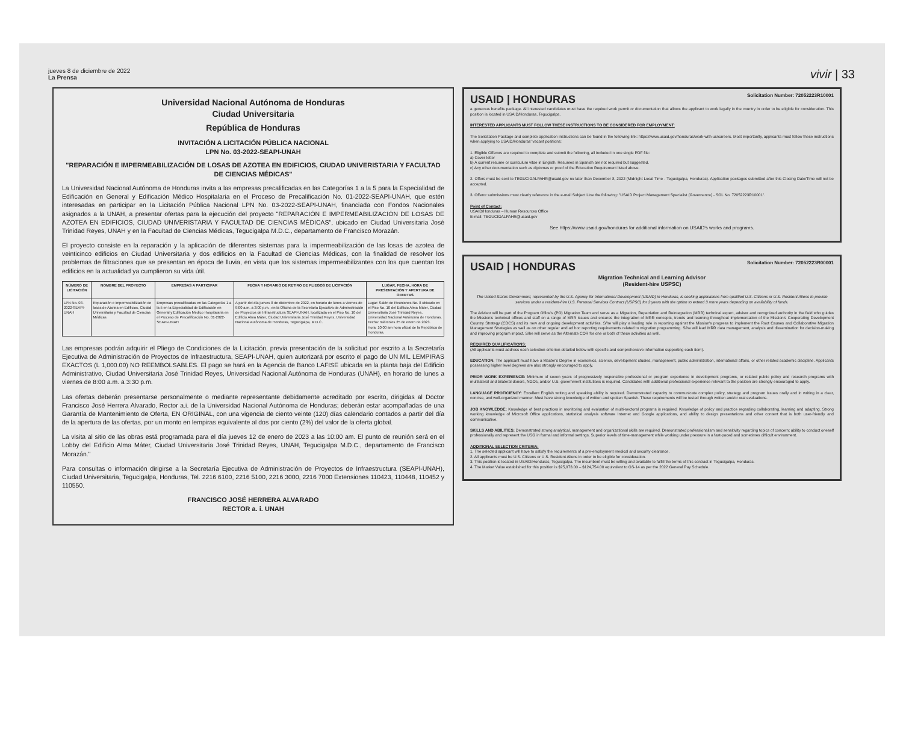jueves 8 de diciembre de 2022
La Prensa
vivir | 33
Universidad Nacional Autónoma de Honduras
Ciudad Universitaria
República de Honduras
INVITACIÓN A LICITACIÓN PÚBLICA NACIONAL
LPN No. 03-2022-SEAPI-UNAH
"REPARACIÓN E IMPERMEABILIZACIÓN DE LOSAS DE AZOTEA EN EDIFICIOS, CIUDAD UNIVERISTARIA Y FACULTAD DE CIENCIAS MÉDICAS"
La Universidad Nacional Autónoma de Honduras invita a las empresas precalificadas en las Categorías 1 a la 5 para la Especialidad de Edificación en General y Edificación Médico Hospitalaria en el Proceso de Precalificación No. 01-2022-SEAPI-UNAH, que estén interesadas en participar en la Licitación Pública Nacional LPN No. 03-2022-SEAPI-UNAH, financiada con Fondos Nacionales asignados a la UNAH, a presentar ofertas para la ejecución del proyecto "REPARACIÓN E IMPERMEABILIZACIÓN DE LOSAS DE AZOTEA EN EDIFICIOS, CIUDAD UNIVERISTARIA Y FACULTAD DE CIENCIAS MÉDICAS", ubicado en Ciudad Universitaria José Trinidad Reyes, UNAH y en la Facultad de Ciencias Médicas, Tegucigalpa M.D.C., departamento de Francisco Morazán.
El proyecto consiste en la reparación y la aplicación de diferentes sistemas para la impermeabilización de las losas de azotea de veinticinco edificios en Ciudad Universitaria y dos edificios en la Facultad de Ciencias Médicas, con la finalidad de resolver los problemas de filtraciones que se presentan en época de lluvia, en vista que los sistemas impermeabilizantes con los que cuentan los edificios en la actualidad ya cumplieron su vida útil.
| NÚMERO DE LICITACIÓN | NOMBRE DEL PROYECTO | EMPRESAS A PARTICIPAR | FECHA Y HORARIO DE RETIRO DE PLIEGOS DE LICITACIÓN | LUGAR, FECHA, HORA DE PRESENTACIÓN Y APERTURA DE OFERTAS |
| --- | --- | --- | --- | --- |
| LPN No. 03-2022-SEAPI-UNAH | Reparación e impermeabilización de losas de Azotea en Edificios, Ciudad Universitaria y Facultad de Ciencias Médicas | Empresas precalificadas en las Categorías 1 a la 5 en la Especialidad de Edificación en General y Edificación Médico Hospitalaria en el Proceso de Precalificación No. 01-2022-SEAPI-UNAH | A partir del día jueves 8 de diciembre de 2022, en horario de lunes a viernes de 9:00 a.m. a 3:00 p.m., en la Oficina de la Secretaría Ejecutiva de Administración de Proyectos de Infraestructura SEAPI-UNAH, localizada en el Piso No. 10 del Edificio Alma Máter, Ciudad Universitaria José Trinidad Reyes, Universidad Nacional Autónoma de Honduras, Tegucigalpa, M.D.C. | Lugar: Salón de Reuniones No. 8 ubicado en el Piso No. 10 del Edificio Alma Máter, Ciudad Universitaria José Trinidad Reyes, Universidad Nacional Autónoma de Honduras. Fecha: miércoles 25 de enero de 2023. Hora: 10:00 am hora oficial de la República de Honduras. |
Las empresas podrán adquirir el Pliego de Condiciones de la Licitación, previa presentación de la solicitud por escrito a la Secretaría Ejecutiva de Administración de Proyectos de Infraestructura, SEAPI-UNAH, quien autorizará por escrito el pago de UN MIL LEMPIRAS EXACTOS (L 1,000.00) NO REEMBOLSABLES. El pago se hará en la Agencia de Banco LAFISE ubicada en la planta baja del Edificio Administrativo, Ciudad Universitaria José Trinidad Reyes, Universidad Nacional Autónoma de Honduras (UNAH), en horario de lunes a viernes de 8:00 a.m. a 3:30 p.m.
Las ofertas deberán presentarse personalmente o mediante representante debidamente acreditado por escrito, dirigidas al Doctor Francisco José Herrera Alvarado, Rector a.i. de la Universidad Nacional Autónoma de Honduras; deberán estar acompañadas de una Garantía de Mantenimiento de Oferta, EN ORIGINAL, con una vigencia de ciento veinte (120) días calendario contados a partir del día de la apertura de las ofertas, por un monto en lempiras equivalente al dos por ciento (2%) del valor de la oferta global.
La visita al sitio de las obras está programada para el día jueves 12 de enero de 2023 a las 10:00 am. El punto de reunión será en el Lobby del Edificio Alma Máter, Ciudad Universitaria José Trinidad Reyes, UNAH, Tegucigalpa M.D.C., departamento de Francisco Morazán."
Para consultas o información dirigirse a la Secretaría Ejecutiva de Administración de Proyectos de Infraestructura (SEAPI-UNAH), Ciudad Universitaria, Tegucigalpa, Honduras, Tel. 2216 6100, 2216 5100, 2216 3000, 2216 7000 Extensiones 110423, 110448, 110452 y 110550.
FRANCISCO JOSÉ HERRERA ALVARADO
RECTOR a. i. UNAH
Solicitation Number: 72052223R10001 USAID | HONDURAS
a generous benefits package. All interested candidates must have the required work permit or documentation that allows the applicant to work legally in the country in order to be eligible for consideration. This position is located in USAID/Honduras, Tegucigalpa.
INTERESTED APPLICANTS MUST FOLLOW THESE INSTRUCTIONS TO BE CONSIDERED FOR EMPLOYMENT:
The Solicitation Package and complete application instructions can be found in the following link: https://www.usaid.gov/honduras/work-with-us/careers. Most importantly, applicants must follow these instructions when applying to USAID/Honduras' vacant positions:
1. Eligible Offerors are required to complete and submit the following, all included in one single PDF file:
a) Cover letter
b) A current resume or curriculum vitae in English. Resumes in Spanish are not required but suggested.
c) Any other documentation such as diplomas or proof of the Education Requirement listed above.
2. Offers must be sent to TEGUCIGALPAHR@usaid.gov no later than December 8, 2022 (Midnight Local Time - Tegucigalpa, Honduras). Application packages submitted after this Closing Date/Time will not be accepted.
3. Offeror submissions must clearly reference in the e-mail Subject Line the following: "USAID Project Management Specialist (Governance) - SOL No. 72052223R10001".
Point of Contact:
USAID/Honduras – Human Resources Office
E-mail: TEGUCIGALPAHR@usaid.gov
See https://www.usaid.gov/honduras for additional information on USAID's works and programs.
Solicitation Number: 72052223R00001 USAID | HONDURAS
Migration Technical and Learning Advisor
(Resident-hire USPSC)
The United States Government, represented by the U.S. Agency for International Development (USAID) in Honduras, is seeking applications from qualified U.S. Citizens or U.S. Resident Aliens to provide services under a resident-hire U.S. Personal Services Contract (USPSC) for 2 years with the option to extend 3 more years depending on availability of funds.
The Advisor will be part of the Program Office's (PO) Migration Team and serve as a Migration, Repatriation and Reintegration (MRR) technical expert, advisor and recognized authority in the field who guides the Mission's technical offices and staff on a range of MRR issues and ensures the integration of MRR concepts, trends and learning throughout implementation of the Mission's Cooperating Development Country Strategy (CDCS) and its new and ongoing development activities. S/he will play a leading role in reporting against the Mission's progress to implement the Root Causes and Collaborative Migration Management Strategies as well as on other regular and ad hoc reporting requirements related to migration programming. S/he will lead MRR data management, analysis and dissemination for decision-making and improving program impact. S/he will serve as the Alternate COR for one or both of these activities as well.
REQUIRED QUALIFICATIONS:
(All applicants must address each selection criterion detailed below with specific and comprehensive information supporting each item).
EDUCATION: The applicant must have a Master's Degree in economics, science, development studies, management, public administration, international affairs, or other related academic discipline. Applicants possessing higher level degrees are also strongly encouraged to apply.
PRIOR WORK EXPERIENCE: Minimum of seven years of progressively responsible professional or program experience in development programs, or related public policy and research programs with multilateral and bilateral donors, NGOs, and/or U.S. government institutions is required. Candidates with additional professional experience relevant to the position are strongly encouraged to apply.
LANGUAGE PROFICIENCY: Excellent English writing and speaking ability is required. Demonstrated capacity to communicate complex policy, strategy and program issues orally and in writing in a clear, concise, and well-organized manner. Must have strong knowledge of written and spoken Spanish. These requirements will be tested through written and/or oral evaluations.
JOB KNOWLEDGE: Knowledge of best practices in monitoring and evaluation of multi-sectoral programs is required. Knowledge of policy and practice regarding collaborating, learning and adapting. Strong working knowledge of Microsoft Office applications, statistical analysis software Internet and Google applications, and ability to design presentations and other content that is both user-friendly and communicative.
SKILLS AND ABILITIES: Demonstrated strong analytical, management and organizational skills are required. Demonstrated professionalism and sensitivity regarding topics of concern; ability to conduct oneself professionally and represent the USG in formal and informal settings. Superior levels of time-management while working under pressure in a fast-paced and sometimes difficult environment.
ADDITIONAL SELECTION CRITERIA:
1. The selected applicant will have to satisfy the requirements of a pre-employment medical and security clearance.
2. All applicants must be U.S. Citizens or U.S. Resident Aliens in order to be eligible for consideration.
3. This position is located in USAID/Honduras, Tegucigalpa. The incumbent must be willing and available to fulfill the terms of this contract in Tegucigalpa, Honduras.
4. The Market Value established for this position is $25,973.00 – $124,754.00 equivalent to GS-14 as per the 2022 General Pay Schedule.